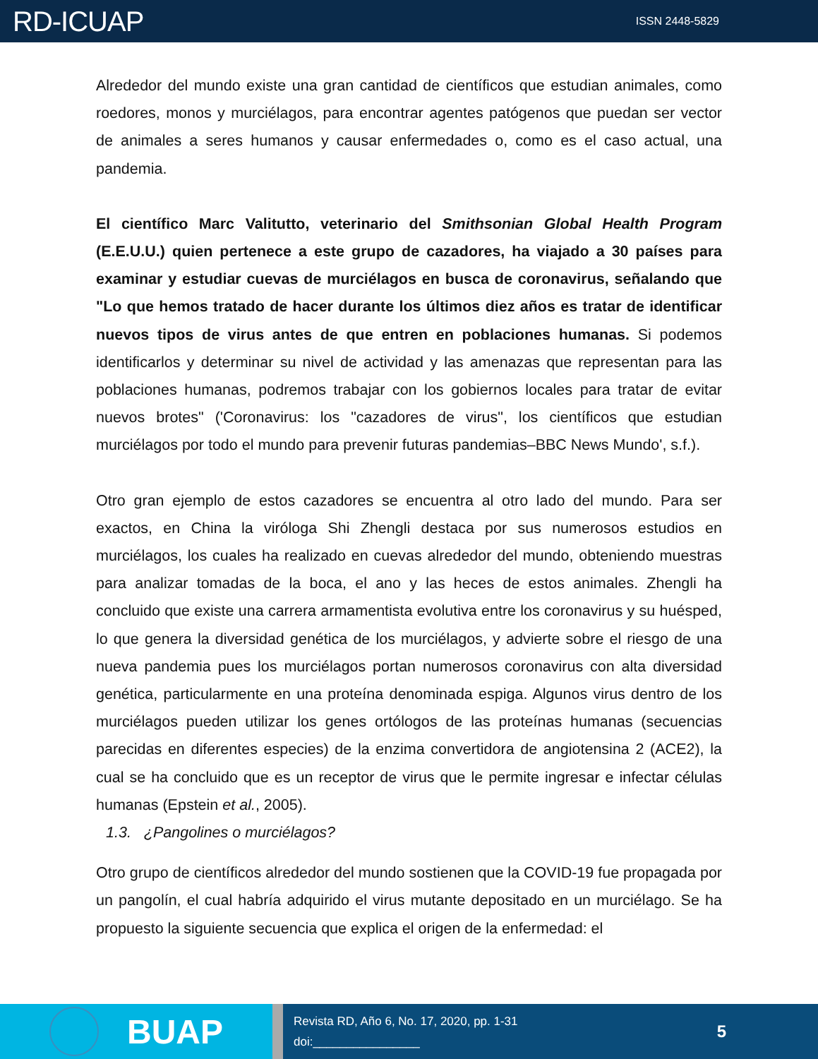RD-ICUAP
ISSN 2448-5829
Alrededor del mundo existe una gran cantidad de científicos que estudian animales, como roedores, monos y murciélagos, para encontrar agentes patógenos que puedan ser vector de animales a seres humanos y causar enfermedades o, como es el caso actual, una pandemia.
El científico Marc Valitutto, veterinario del Smithsonian Global Health Program (E.E.U.U.) quien pertenece a este grupo de cazadores, ha viajado a 30 países para examinar y estudiar cuevas de murciélagos en busca de coronavirus, señalando que "Lo que hemos tratado de hacer durante los últimos diez años es tratar de identificar nuevos tipos de virus antes de que entren en poblaciones humanas. Si podemos identificarlos y determinar su nivel de actividad y las amenazas que representan para las poblaciones humanas, podremos trabajar con los gobiernos locales para tratar de evitar nuevos brotes" ('Coronavirus: los "cazadores de virus", los científicos que estudian murciélagos por todo el mundo para prevenir futuras pandemias–BBC News Mundo', s.f.).
Otro gran ejemplo de estos cazadores se encuentra al otro lado del mundo. Para ser exactos, en China la viróloga Shi Zhengli destaca por sus numerosos estudios en murciélagos, los cuales ha realizado en cuevas alrededor del mundo, obteniendo muestras para analizar tomadas de la boca, el ano y las heces de estos animales. Zhengli ha concluido que existe una carrera armamentista evolutiva entre los coronavirus y su huésped, lo que genera la diversidad genética de los murciélagos, y advierte sobre el riesgo de una nueva pandemia pues los murciélagos portan numerosos coronavirus con alta diversidad genética, particularmente en una proteína denominada espiga. Algunos virus dentro de los murciélagos pueden utilizar los genes ortólogos de las proteínas humanas (secuencias parecidas en diferentes especies) de la enzima convertidora de angiotensina 2 (ACE2), la cual se ha concluido que es un receptor de virus que le permite ingresar e infectar células humanas (Epstein et al., 2005).
1.3. ¿Pangolines o murciélagos?
Otro grupo de científicos alrededor del mundo sostienen que la COVID-19 fue propagada por un pangolín, el cual habría adquirido el virus mutante depositado en un murciélago. Se ha propuesto la siguiente secuencia que explica el origen de la enfermedad: el
BUAP
Revista RD, Año 6, No. 17, 2020, pp. 1-31
doi:________________
5